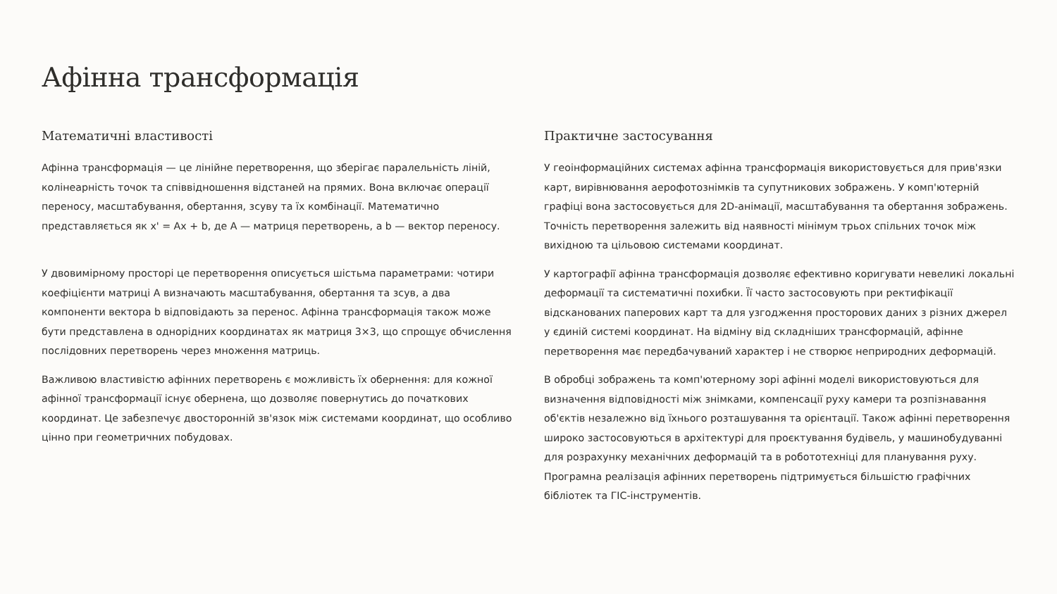Афінна трансформація
Математичні властивості
Афінна трансформація — це лінійне перетворення, що зберігає паралельність ліній, колінеарність точок та співвідношення відстаней на прямих. Вона включає операції переносу, масштабування, обертання, зсуву та їх комбінації. Математично представляється як x' = Ax + b, де A — матриця перетворень, а b — вектор переносу.
У двовимірному просторі це перетворення описується шістьма параметрами: чотири коефіцієнти матриці A визначають масштабування, обертання та зсув, а два компоненти вектора b відповідають за перенос. Афінна трансформація також може бути представлена в однорідних координатах як матриця 3×3, що спрощує обчислення послідовних перетворень через множення матриць.
Важливою властивістю афінних перетворень є можливість їх обернення: для кожної афінної трансформації існує обернена, що дозволяє повернутись до початкових координат. Це забезпечує двосторонній зв'язок між системами координат, що особливо цінно при геометричних побудовах.
Практичне застосування
У геоінформаційних системах афінна трансформація використовується для прив'язки карт, вирівнювання аерофотознімків та супутникових зображень. У комп'ютерній графіці вона застосовується для 2D-анімації, масштабування та обертання зображень. Точність перетворення залежить від наявності мінімум трьох спільних точок між вихідною та цільовою системами координат.
У картографії афінна трансформація дозволяє ефективно коригувати невеликі локальні деформації та систематичні похибки. Її часто застосовують при ректифікації відсканованих паперових карт та для узгодження просторових даних з різних джерел у єдиній системі координат. На відміну від складніших трансформацій, афінне перетворення має передбачуваний характер і не створює неприродних деформацій.
В обробці зображень та комп'ютерному зорі афінні моделі використовуються для визначення відповідності між знімками, компенсації руху камери та розпізнавання об'єктів незалежно від їхнього розташування та орієнтації. Також афінні перетворення широко застосовуються в архітектурі для проєктування будівель, у машинобудуванні для розрахунку механічних деформацій та в робототехніці для планування руху. Програмна реалізація афінних перетворень підтримується більшістю графічних бібліотек та ГІС-інструментів.